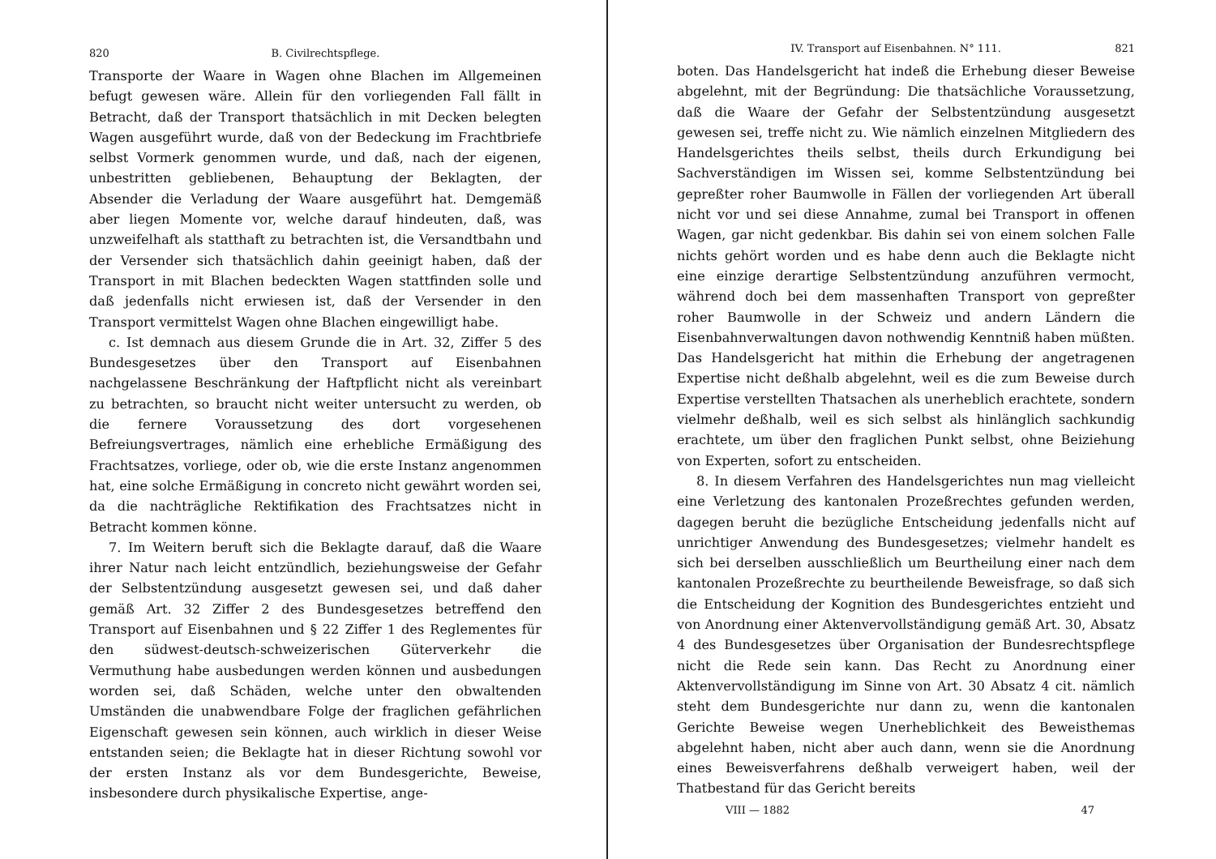820 B. Civilrechtspflege.
Transporte der Waare in Wagen ohne Blachen im Allgemeinen befugt gewesen wäre. Allein für den vorliegenden Fall fällt in Betracht, daß der Transport thatsächlich in mit Decken belegten Wagen ausgeführt wurde, daß von der Bedeckung im Frachtbriefe selbst Vormerk genommen wurde, und daß, nach der eigenen, unbestritten gebliebenen, Behauptung der Beklagten, der Absender die Verladung der Waare ausgeführt hat. Demgemäß aber liegen Momente vor, welche darauf hindeuten, daß, was unzweifelhaft als statthaft zu betrachten ist, die Versandtbahn und der Versender sich thatsächlich dahin geeinigt haben, daß der Transport in mit Blachen bedeckten Wagen stattfinden solle und daß jedenfalls nicht erwiesen ist, daß der Versender in den Transport vermittelst Wagen ohne Blachen eingewilligt habe.
c. Ist demnach aus diesem Grunde die in Art. 32, Ziffer 5 des Bundesgesetzes über den Transport auf Eisenbahnen nachgelassene Beschränkung der Haftpflicht nicht als vereinbart zu betrachten, so braucht nicht weiter untersucht zu werden, ob die fernere Voraussetzung des dort vorgesehenen Befreiungsvertrages, nämlich eine erhebliche Ermäßigung des Frachtsatzes, vorliege, oder ob, wie die erste Instanz angenommen hat, eine solche Ermäßigung in concreto nicht gewährt worden sei, da die nachträgliche Rektifikation des Frachtsatzes nicht in Betracht kommen könne.
7. Im Weitern beruft sich die Beklagte darauf, daß die Waare ihrer Natur nach leicht entzündlich, beziehungsweise der Gefahr der Selbstentzündung ausgesetzt gewesen sei, und daß daher gemäß Art. 32 Ziffer 2 des Bundesgesetzes betreffend den Transport auf Eisenbahnen und § 22 Ziffer 1 des Reglementes für den südwest-deutsch-schweizerischen Güterverkehr die Vermuthung habe ausbedungen werden können und ausbedungen worden sei, daß Schäden, welche unter den obwaltenden Umständen die unabwendbare Folge der fraglichen gefährlichen Eigenschaft gewesen sein können, auch wirklich in dieser Weise entstanden seien; die Beklagte hat in dieser Richtung sowohl vor der ersten Instanz als vor dem Bundesgerichte, Beweise, insbesondere durch physikalische Expertise, ange-
IV. Transport auf Eisenbahnen. N° 111. 821
boten. Das Handelsgericht hat indeß die Erhebung dieser Beweise abgelehnt, mit der Begründung: Die thatsächliche Voraussetzung, daß die Waare der Gefahr der Selbstentzündung ausgesetzt gewesen sei, treffe nicht zu. Wie nämlich einzelnen Mitgliedern des Handelsgerichtes theils selbst, theils durch Erkundigung bei Sachverständigen im Wissen sei, komme Selbstentzündung bei gepreßter roher Baumwolle in Fällen der vorliegenden Art überall nicht vor und sei diese Annahme, zumal bei Transport in offenen Wagen, gar nicht gedenkbar. Bis dahin sei von einem solchen Falle nichts gehört worden und es habe denn auch die Beklagte nicht eine einzige derartige Selbstentzündung anzuführen vermocht, während doch bei dem massenhaften Transport von gepreßter roher Baumwolle in der Schweiz und andern Ländern die Eisenbahnverwaltungen davon nothwendig Kenntniß haben müßten. Das Handelsgericht hat mithin die Erhebung der angetragenen Expertise nicht deßhalb abgelehnt, weil es die zum Beweise durch Expertise verstellten Thatsachen als unerheblich erachtete, sondern vielmehr deßhalb, weil es sich selbst als hinlänglich sachkundig erachtete, um über den fraglichen Punkt selbst, ohne Beiziehung von Experten, sofort zu entscheiden.
8. In diesem Verfahren des Handelsgerichtes nun mag vielleicht eine Verletzung des kantonalen Prozeßrechtes gefunden werden, dagegen beruht die bezügliche Entscheidung jedenfalls nicht auf unrichtiger Anwendung des Bundesgesetzes; vielmehr handelt es sich bei derselben ausschließlich um Beurtheilung einer nach dem kantonalen Prozeßrechte zu beurtheilende Beweisfrage, so daß sich die Entscheidung der Kognition des Bundesgerichtes entzieht und von Anordnung einer Aktenvervollständigung gemäß Art. 30, Absatz 4 des Bundesgesetzes über Organisation der Bundesrechtspflege nicht die Rede sein kann. Das Recht zu Anordnung einer Aktenvervollständigung im Sinne von Art. 30 Absatz 4 cit. nämlich steht dem Bundesgerichte nur dann zu, wenn die kantonalen Gerichte Beweise wegen Unerheblichkeit des Beweisthemas abgelehnt haben, nicht aber auch dann, wenn sie die Anordnung eines Beweisverfahrens deßhalb verweigert haben, weil der Thatbestand für das Gericht bereits
VIII — 1882 47